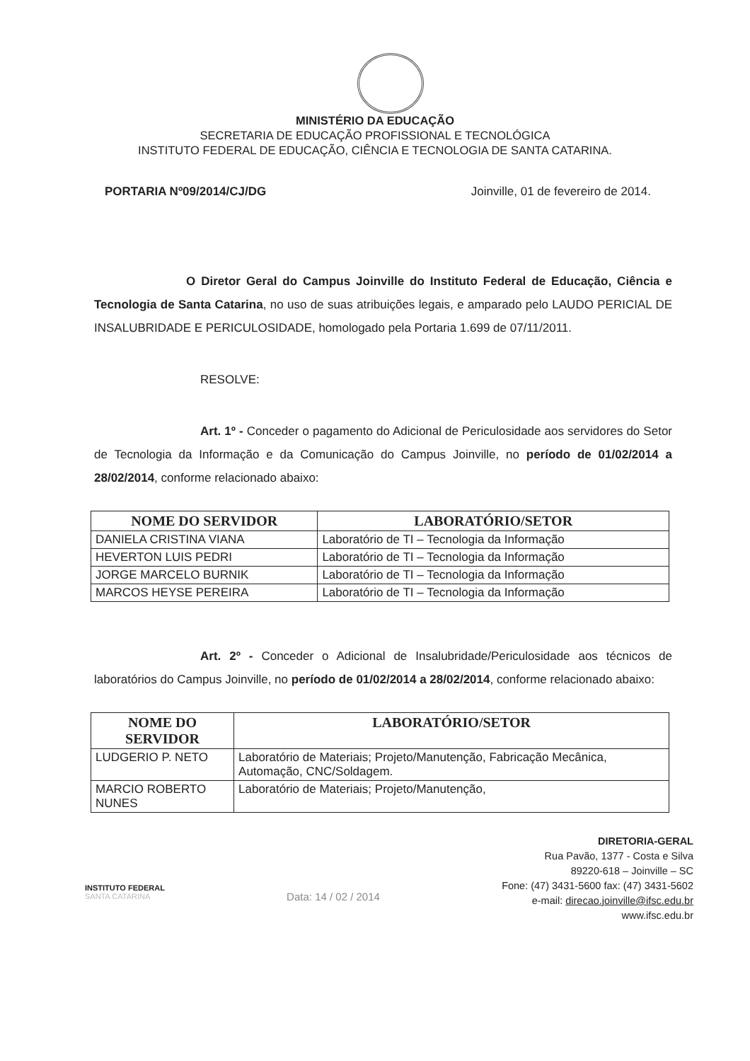MINISTÉRIO DA EDUCAÇÃO
SECRETARIA DE EDUCAÇÃO PROFISSIONAL E TECNOLÓGICA
INSTITUTO FEDERAL DE EDUCAÇÃO, CIÊNCIA E TECNOLOGIA DE SANTA CATARINA.
PORTARIA Nº09/2014/CJ/DG Joinville, 01 de fevereiro de 2014.
O Diretor Geral do Campus Joinville do Instituto Federal de Educação, Ciência e Tecnologia de Santa Catarina, no uso de suas atribuições legais, e amparado pelo LAUDO PERICIAL DE INSALUBRIDADE E PERICULOSIDADE, homologado pela Portaria 1.699 de 07/11/2011.
RESOLVE:
Art. 1º - Conceder o pagamento do Adicional de Periculosidade aos servidores do Setor de Tecnologia da Informação e da Comunicação do Campus Joinville, no período de 01/02/2014 a 28/02/2014, conforme relacionado abaixo:
| NOME DO SERVIDOR | LABORATÓRIO/SETOR |
| --- | --- |
| DANIELA CRISTINA VIANA | Laboratório de TI – Tecnologia da Informação |
| HEVERTON LUIS PEDRI | Laboratório de TI – Tecnologia da Informação |
| JORGE MARCELO BURNIK | Laboratório de TI – Tecnologia da Informação |
| MARCOS HEYSE PEREIRA | Laboratório de TI – Tecnologia da Informação |
Art. 2º - Conceder o Adicional de Insalubridade/Periculosidade aos técnicos de laboratórios do Campus Joinville, no período de 01/02/2014 a 28/02/2014, conforme relacionado abaixo:
| NOME DO SERVIDOR | LABORATÓRIO/SETOR |
| --- | --- |
| LUDGERIO P. NETO | Laboratório de Materiais; Projeto/Manutenção, Fabricação Mecânica, Automação, CNC/Soldagem. |
| MARCIO ROBERTO NUNES | Laboratório de Materiais; Projeto/Manutenção, |
INSTITUTO FEDERAL
SANTA CATARINA
Data: 14 / 02 / 2014
DIRETORIA-GERAL
Rua Pavão, 1377 - Costa e Silva
89220-618 – Joinville – SC
Fone: (47) 3431-5600 fax: (47) 3431-5602
e-mail: direcao.joinville@ifsc.edu.br
www.ifsc.edu.br